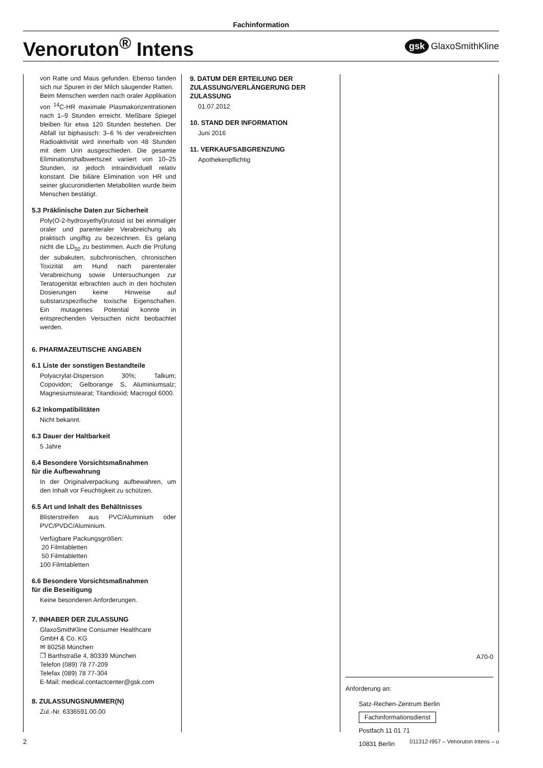Fachinformation
Venoruton<sup>®</sup> Intens
gsk GlaxoSmithKline
von Ratte und Maus gefunden. Ebenso fanden sich nur Spuren in der Milch säugender Ratten.
Beim Menschen werden nach oraler Applikation von <sup>14</sup>C-HR maximale Plasmakonzentrationen nach 1–9 Stunden erreicht. Meßbare Spiegel bleiben für etwa 120 Stunden bestehen. Der Abfall ist biphasisch: 3–6 % der verabreichten Radioaktivität wird innerhalb von 48 Stunden mit dem Urin ausgeschieden. Die gesamte Eliminationshalbwertszeit variiert von 10–25 Stunden, ist jedoch intraindividuell relativ konstant. Die biliäre Elimination von HR und seiner glucuronidierten Metaboliten wurde beim Menschen bestätigt.
5.3 Präklinische Daten zur Sicherheit
Poly(O-2-hydroxyethyl)rutosid ist bei einmaliger oraler und parenteraler Verabreichung als praktisch ungiftig zu bezeichnen. Es gelang nicht die LD<sub>50</sub> zu bestimmen. Auch die Prüfung der subakuten, subchronischen, chronischen Toxizität am Hund nach parenteraler Verabreichung sowie Untersuchungen zur Teratogenität erbrachten auch in den höchsten Dosierungen keine Hinweise auf substanzspezifische toxische Eigenschaften. Ein mutagenes Potential konnte in entsprechenden Versuchen nicht beobachtet werden.
6. PHARMAZEUTISCHE ANGABEN
6.1 Liste der sonstigen Bestandteile
Polyacrylat-Dispersion 30%; Talkum; Copovidon; Gelborange S, Aluminiumsalz; Magnesiumstearat; Titandioxid; Macrogol 6000.
6.2 Inkompatibilitäten
Nicht bekannt.
6.3 Dauer der Haltbarkeit
5 Jahre
6.4 Besondere Vorsichtsmaßnahmen
für die Aufbewahrung
In der Originalverpackung aufbewahren, um den Inhalt vor Feuchtigkeit zu schützen.
6.5 Art und Inhalt des Behältnisses
Blisterstreifen aus PVC/Aluminium oder PVC/PVDC/Aluminium.
Verfügbare Packungsgrößen:
20 Filmtabletten
50 Filmtabletten
100 Filmtabletten
6.6 Besondere Vorsichtsmaßnahmen
für die Beseitigung
Keine besonderen Anforderungen.
7. INHABER DER ZULASSUNG
GlaxoSmithKline Consumer Healthcare
GmbH & Co. KG
✉ 80258 München
❐ Barthstraße 4, 80339 München
Telefon (089) 78 77-209
Telefax (089) 78 77-304
E-Mail: medical.contactcenter@gsk.com
8. ZULASSUNGSNUMMER(N)
Zul.-Nr. 6336591.00.00
9. DATUM DER ERTEILUNG DER ZULASSUNG/VERLÄNGERUNG DER ZULASSUNG
01.07.2012
10. STAND DER INFORMATION
Juni 2016
11. VERKAUFSABGRENZUNG
Apothekenpflichtig
A70-0
Anforderung an:
Satz-Rechen-Zentrum Berlin
Fachinformationsdienst
Postfach 11 01 71
10831 Berlin
2 011312-I957 – Venoruton Intens – u